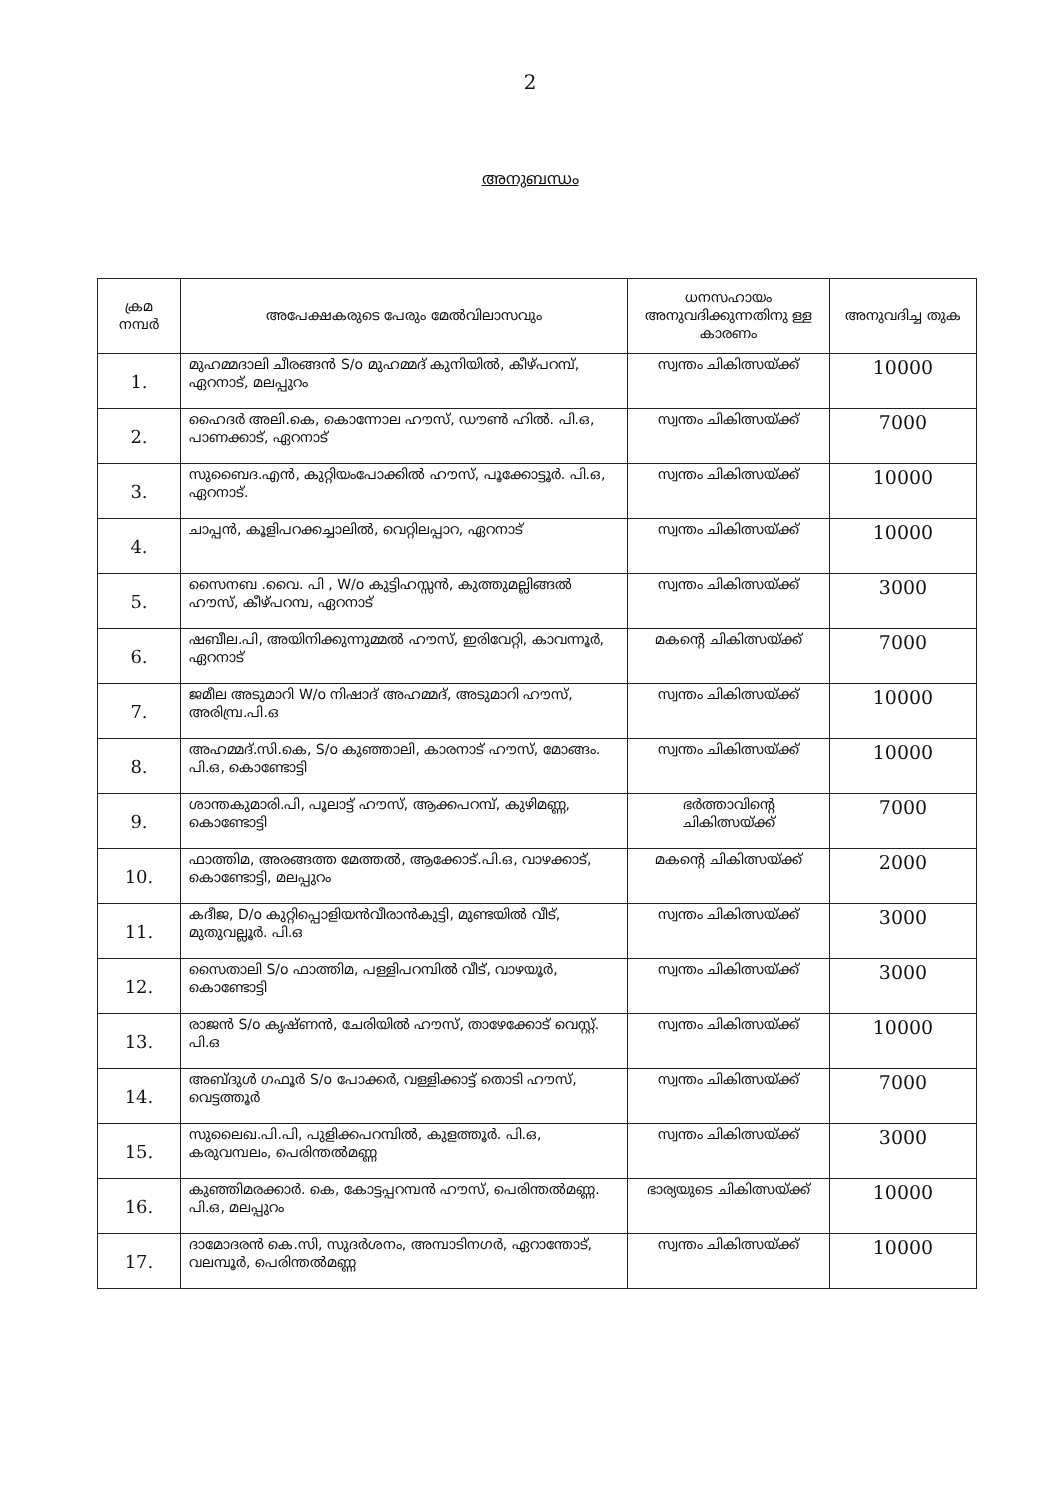2
അനുബന്ധം
| ക്രമ നമ്പർ | അപേക്ഷകരുടെ പേരും മേൽവിലാസവും | ധനസഹായം അനുവദിക്കുന്നതിനു ള്ള കാരണം | അനുവദിച്ച തുക |
| --- | --- | --- | --- |
| 1. | മുഹമ്മദാലി ചീരങ്ങൻ S/o മുഹമ്മദ് കുനിയിൽ, കീഴ്പറമ്പ്, ഏറനാട്, മലപ്പുറം | സ്വന്തം ചികിത്സയ്ക്ക് | 10000 |
| 2. | ഹൈദർ അലി.കെ, കൊന്നോല ഹൗസ്, ഡൗൺ ഹിൽ. പി.ഒ, പാണക്കാട്, ഏറനാട് | സ്വന്തം ചികിത്സയ്ക്ക് | 7000 |
| 3. | സുബൈദ.എൻ, കുറ്റിയംപോക്കിൽ ഹൗസ്, പൂക്കോട്ടൂർ. പി.ഒ, ഏറനാട്. | സ്വന്തം ചികിത്സയ്ക്ക് | 10000 |
| 4. | ചാപ്പൻ, കൂളിപറക്കച്ചാലിൽ, വെറ്റിലപ്പാറ, ഏറനാട് | സ്വന്തം ചികിത്സയ്ക്ക് | 10000 |
| 5. | സൈനബ .വൈ. പി , W/o കുട്ടിഹസ്സൻ, കുത്തുമല്ലിങ്ങൽ ഹൗസ്, കീഴ്പറമ്പ, ഏറനാട് | സ്വന്തം ചികിത്സയ്ക്ക് | 3000 |
| 6. | ഷബീല.പി, അയിനിക്കുന്നുമ്മൽ ഹൗസ്, ഇരിവേറ്റി, കാവന്നൂർ, ഏറനാട് | മകന്റെ ചികിത്സയ്ക്ക് | 7000 |
| 7. | ജമീല അടുമാറി W/o നിഷാദ് അഹമ്മദ്, അടുമാറി ഹൗസ്, അരിമ്പ്ര.പി.ഒ | സ്വന്തം ചികിത്സയ്ക്ക് | 10000 |
| 8. | അഹമ്മദ്.സി.കെ, S/o കുഞ്ഞാലി, കാരനാട് ഹൗസ്, മോങ്ങം. പി.ഒ, കൊണ്ടോട്ടി | സ്വന്തം ചികിത്സയ്ക്ക് | 10000 |
| 9. | ശാന്തകുമാരി.പി, പൂലാട്ട് ഹൗസ്, ആക്കപറമ്പ്, കുഴിമണ്ണ, കൊണ്ടോട്ടി | ഭർത്താവിന്റെ ചികിത്സയ്ക്ക് | 7000 |
| 10. | ഫാത്തിമ, അരങ്ങത്ത മേത്തൽ, ആക്കോട്.പി.ഒ, വാഴക്കാട്, കൊണ്ടോട്ടി, മലപ്പുറം | മകന്റെ ചികിത്സയ്ക്ക് | 2000 |
| 11. | കദീജ, D/o കുറ്റിപ്പൊളിയൻവീരാൻകുട്ടി, മുണ്ടയിൽ വീട്, മുതുവല്ലൂർ. പി.ഒ | സ്വന്തം ചികിത്സയ്ക്ക് | 3000 |
| 12. | സൈതാലി S/o ഫാത്തിമ, പള്ളിപറമ്പിൽ വീട്, വാഴയൂർ, കൊണ്ടോട്ടി | സ്വന്തം ചികിത്സയ്ക്ക് | 3000 |
| 13. | രാജൻ S/o കൃഷ്ണൻ, ചേരിയിൽ ഹൗസ്, താഴേക്കോട് വെസ്റ്റ്. പി.ഒ | സ്വന്തം ചികിത്സയ്ക്ക് | 10000 |
| 14. | അബ്ദുൾ ഗഫൂർ S/o പോക്കർ, വള്ളിക്കാട്ട് തൊടി ഹൗസ്, വെട്ടത്തൂർ | സ്വന്തം ചികിത്സയ്ക്ക് | 7000 |
| 15. | സുലൈഖ.പി.പി, പുളിക്കപറമ്പിൽ, കുളത്തൂർ. പി.ഒ, കരുവമ്പലം, പെരിന്തൽമണ്ണ | സ്വന്തം ചികിത്സയ്ക്ക് | 3000 |
| 16. | കുഞ്ഞിമരക്കാർ. കെ, കോട്ടപ്പറമ്പൻ ഹൗസ്, പെരിന്തൽമണ്ണ. പി.ഒ, മലപ്പുറം | ഭാര്യയുടെ ചികിത്സയ്ക്ക് | 10000 |
| 17. | ദാമോദരൻ കെ.സി, സുദർശനം, അമ്പാടിനഗർ, ഏറാന്തോട്, വലമ്പൂർ, പെരിന്തൽമണ്ണ | സ്വന്തം ചികിത്സയ്ക്ക് | 10000 |